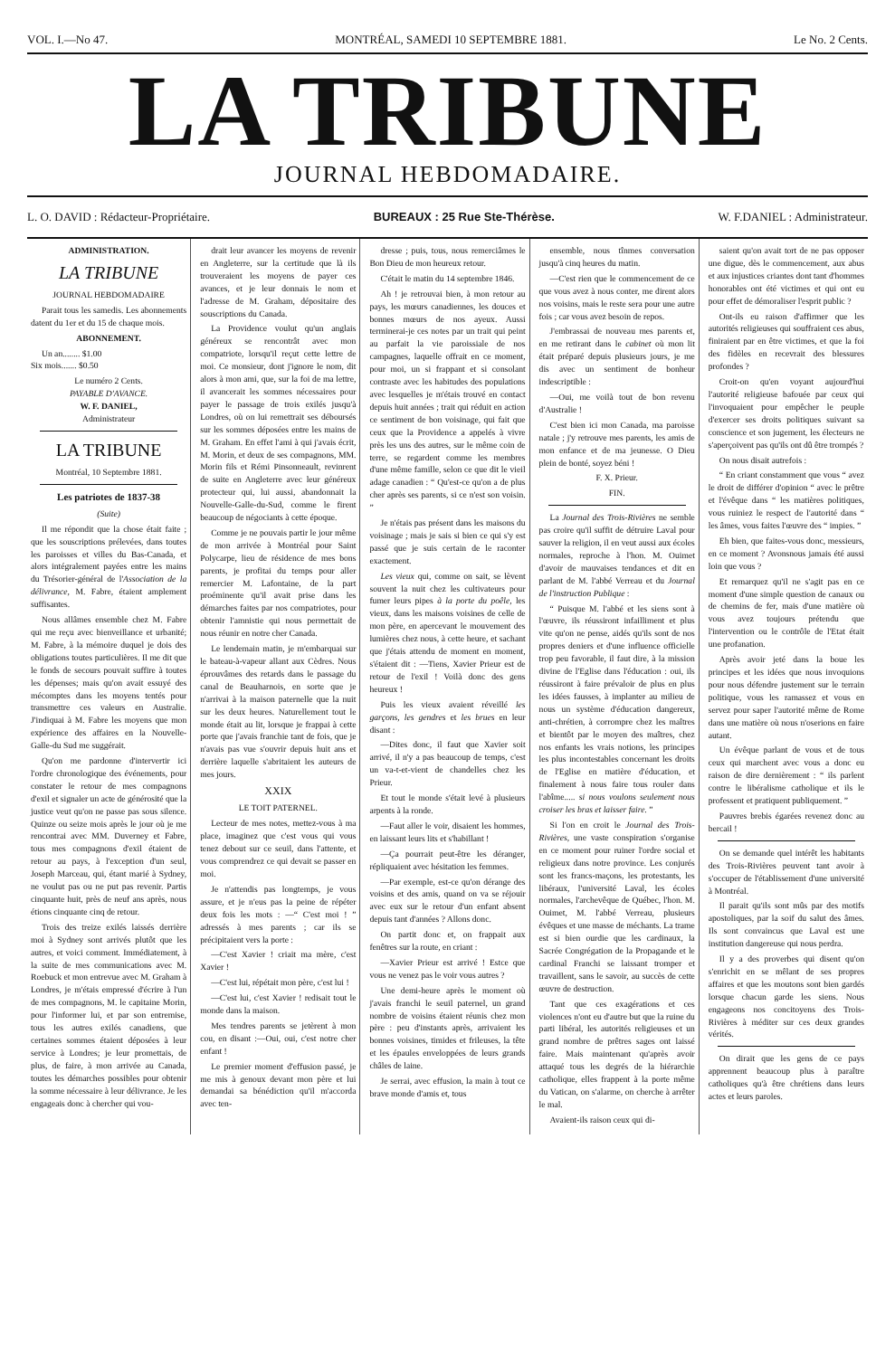VOL. I.—No 47. MONTRÉAL, SAMEDI 10 SEPTEMBRE 1881. Le No. 2 Cents.
LA TRIBUNE
JOURNAL HEBDOMADAIRE.
L. O. DAVID : Rédacteur-Propriétaire. BUREAUX : 25 Rue Ste-Thérèse. W. F.DANIEL : Administrateur.
ADMINISTRATION.
LA TRIBUNE
JOURNAL HEBDOMADAIRE
Parait tous les samedis. Les abonnements datent du 1er et du 15 de chaque mois.
ABONNEMENT.
Un an........ $1.00
Six mois....... $0.50
Le numéro 2 Cents.
PAYABLE D'AVANCE.
W. F. DANIEL,
Administrateur
LA TRIBUNE
Montréal, 10 Septembre 1881.
Les patriotes de 1837-38
(Suite)
Il me répondit que la chose était faite ; que les souscriptions prélevées, dans toutes les paroisses et villes du Bas-Canada, et alors intégralement payées entre les mains du Trésorier-général de l'Association de la délivrance, M. Fabre, étaient amplement suffisantes.
Nous allâmes ensemble chez M. Fabre qui me reçu avec bienveillance et urbanité; M. Fabre, à la mémoire duquel je dois des obligations toutes particulières. Il me dit que le fonds de secours pouvait suffire à toutes les dépenses; mais qu'on avait essuyé des mécomptes dans les moyens tentés pour transmettre ces valeurs en Australie. J'indiquai à M. Fabre les moyens que mon expérience des affaires en la Nouvelle-Galle-du Sud me suggérait.
Qu'on me pardonne d'intervertir ici l'ordre chronologique des événements, pour constater le retour de mes compagnons d'exil et signaler un acte de générosité que la justice veut qu'on ne passe pas sous silence. Quinze ou seize mois après le jour où je me rencontrai avec MM. Duverney et Fabre, tous mes compagnons d'exil étaient de retour au pays, à l'exception d'un seul, Joseph Marceau, qui, étant marié à Sydney, ne voulut pas ou ne put pas revenir. Partis cinquante huit, près de neuf ans après, nous étions cinquante cinq de retour.
Trois des treize exilés laissés derrière moi à Sydney sont arrivés plutôt que les autres, et voici comment. Immédiatement, à la suite de mes communications avec M. Roebuck et mon entrevue avec M. Graham à Londres, je m'étais empressé d'écrire à l'un de mes compagnons, M. le capitaine Morin, pour l'informer lui, et par son entremise, tous les autres exilés canadiens, que certaines sommes étaient déposées à leur service à Londres; je leur promettais, de plus, de faire, à mon arrivée au Canada, toutes les démarches possibles pour obtenir la somme nécessaire à leur délivrance. Je les engageais donc à chercher qui vou-
drait leur avancer les moyens de revenir en Angleterre, sur la certitude que là ils trouveraient les moyens de payer ces avances, et je leur donnais le nom et l'adresse de M. Graham, dépositaire des souscriptions du Canada.
La Providence voulut qu'un anglais généreux se rencontrât avec mon compatriote, lorsqu'il reçut cette lettre de moi. Ce monsieur, dont j'ignore le nom, dit alors à mon ami, que, sur la foi de ma lettre, il avancerait les sommes nécessaires pour payer le passage de trois exilés jusqu'à Londres, où on lui remettrait ses déboursés sur les sommes déposées entre les mains de M. Graham. En effet l'ami à qui j'avais écrit, M. Morin, et deux de ses compagnons, MM. Morin fils et Rémi Pinsonneault, revinrent de suite en Angleterre avec leur généreux protecteur qui, lui aussi, abandonnait la Nouvelle-Galle-du-Sud, comme le firent beaucoup de négociants à cette époque.
Comme je ne pouvais partir le jour même de mon arrivée à Montréal pour Saint Polycarpe, lieu de résidence de mes bons parents, je profitai du temps pour aller remercier M. Lafontaine, de la part proéminente qu'il avait prise dans les démarches faites par nos compatriotes, pour obtenir l'amnistie qui nous permettait de nous réunir en notre cher Canada.
Le lendemain matin, je m'embarquai sur le bateau-à-vapeur allant aux Cèdres. Nous éprouvâmes des retards dans le passage du canal de Beauharnois, en sorte que je n'arrivai à la maison paternelle que la nuit sur les deux heures. Naturellement tout le monde était au lit, lorsque je frappai à cette porte que j'avais franchie tant de fois, que je n'avais pas vue s'ouvrir depuis huit ans et derrière laquelle s'abritaient les auteurs de mes jours.
XXIX
LE TOIT PATERNEL.
Lecteur de mes notes, mettez-vous à ma place, imaginez que c'est vous qui vous tenez debout sur ce seuil, dans l'attente, et vous comprendrez ce qui devait se passer en moi.
Je n'attendis pas longtemps, je vous assure, et je n'eus pas la peine de répéter deux fois les mots : —“ C'est moi ! ” adressés à mes parents ; car ils se précipitaient vers la porte :
—C'est Xavier ! criait ma mère, c'est Xavier !
—C'est lui, répétait mon père, c'est lui !
—C'est lui, c'est Xavier ! redisait tout le monde dans la maison.
Mes tendres parents se jetèrent à mon cou, en disant :—Oui, oui, c'est notre cher enfant !
Le premier moment d'effusion passé, je me mis à genoux devant mon père et lui demandai sa bénédiction qu'il m'accorda avec ten-
dresse ; puis, tous, nous remerciâmes le Bon Dieu de mon heureux retour.
C'était le matin du 14 septembre 1846.
Ah ! je retrouvai bien, à mon retour au pays, les mœurs canadiennes, les douces et bonnes mœurs de nos ayeux. Aussi terminerai-je ces notes par un trait qui peint au parfait la vie paroissiale de nos campagnes, laquelle offrait en ce moment, pour moi, un si frappant et si consolant contraste avec les habitudes des populations avec lesquelles je m'étais trouvé en contact depuis huit années ; trait qui réduit en action ce sentiment de bon voisinage, qui fait que ceux que la Providence a appelés à vivre près les uns des autres, sur le même coin de terre, se regardent comme les membres d'une même famille, selon ce que dit le vieil adage canadien : “ Qu'est-ce qu'on a de plus cher après ses parents, si ce n'est son voisin. ”
Je n'étais pas présent dans les maisons du voisinage ; mais je sais si bien ce qui s'y est passé que je suis certain de le raconter exactement.
Les vieux qui, comme on sait, se lèvent souvent la nuit chez les cultivateurs pour fumer leurs pipes à la porte du poêle, les vieux, dans les maisons voisines de celle de mon père, en apercevant le mouvement des lumières chez nous, à cette heure, et sachant que j'étais attendu de moment en moment, s'étaient dit : —Tiens, Xavier Prieur est de retour de l'exil ! Voilà donc des gens heureux !
Puis les vieux avaient réveillé les garçons, les gendres et les brues en leur disant :
—Dites donc, il faut que Xavier soit arrivé, il n'y a pas beaucoup de temps, c'est un va-t-et-vient de chandelles chez les Prieur.
Et tout le monde s'était levé à plusieurs arpents à la ronde.
—Faut aller le voir, disaient les hommes, en laissant leurs lits et s'habillant !
—Ça pourrait peut-être les déranger, répliquaient avec hésitation les femmes.
—Par exemple, est-ce qu'on dérange des voisins et des amis, quand on va se réjouir avec eux sur le retour d'un enfant absent depuis tant d'années ? Allons donc.
On partit donc et, on frappait aux fenêtres sur la route, en criant :
—Xavier Prieur est arrivé ! Estce que vous ne venez pas le voir vous autres ?
Une demi-heure après le moment où j'avais franchi le seuil paternel, un grand nombre de voisins étaient réunis chez mon père : peu d'instants après, arrivaient les bonnes voisines, timides et frileuses, la tête et les épaules enveloppées de leurs grands châles de laine.
Je serrai, avec effusion, la main à tout ce brave monde d'amis et, tous
ensemble, nous tînmes conversation jusqu'à cinq heures du matin.
—C'est rien que le commencement de ce que vous avez à nous conter, me dirent alors nos voisins, mais le reste sera pour une autre fois ; car vous avez besoin de repos.
J'embrassai de nouveau mes parents et, en me retirant dans le cabinet où mon lit était préparé depuis plusieurs jours, je me dis avec un sentiment de bonheur indescriptible :
—Oui, me voilà tout de bon revenu d'Australie !
C'est bien ici mon Canada, ma paroisse natale ; j'y retrouve mes parents, les amis de mon enfance et de ma jeunesse. O Dieu plein de bonté, soyez béni !
F. X. Prieur.
FIN.
La Journal des Trois-Rivières ne semble pas croire qu'il suffit de détruire Laval pour sauver la religion, il en veut aussi aux écoles normales, reproche à l'hon. M. Ouimet d'avoir de mauvaises tendances et dit en parlant de M. l'abbé Verreau et du Journal de l'instruction Publique :
“ Puisque M. l'abbé et les siens sont à l'œuvre, ils réussiront infailliment et plus vite qu'on ne pense, aidés qu'ils sont de nos propres deniers et d'une influence officielle trop peu favorable, il faut dire, à la mission divine de l'Eglise dans l'éducation : oui, ils réussiront à faire prévaloir de plus en plus les idées fausses, à implanter au milieu de nous un système d'éducation dangereux, anti-chrétien, à corrompre chez les maîtres et bientôt par le moyen des maîtres, chez nos enfants les vrais notions, les principes les plus incontestables concernant les droits de l'Eglise en matière d'éducation, et finalement à nous faire tous rouler dans l'abîme..... si nous voulons seulement nous croiser les bras et laisser faire. ”
Si l'on en croit le Journal des Trois-Rivières, une vaste conspiration s'organise en ce moment pour ruiner l'ordre social et religieux dans notre province. Les conjurés sont les francs-maçons, les protestants, les libéraux, l'université Laval, les écoles normales, l'archevêque de Québec, l'hon. M. Ouimet, M. l'abbé Verreau, plusieurs évêques et une masse de méchants. La trame est si bien ourdie que les cardinaux, la Sacrée Congrégation de la Propagande et le cardinal Franchi se laissant tromper et travaillent, sans le savoir, au succès de cette œuvre de destruction.
Tant que ces exagérations et ces violences n'ont eu d'autre but que la ruine du parti libéral, les autorités religieuses et un grand nombre de prêtres sages ont laissé faire. Mais maintenant qu'après avoir attaqué tous les degrés de la hiérarchie catholique, elles frappent à la porte même du Vatican, on s'alarme, on cherche à arrêter le mal.
Avaient-ils raison ceux qui di-
saient qu'on avait tort de ne pas opposer une digue, dès le commencement, aux abus et aux injustices criantes dont tant d'hommes honorables ont été victimes et qui ont eu pour effet de démoraliser l'esprit public ?
Ont-ils eu raison d'affirmer que les autorités religieuses qui souffraient ces abus, finiraient par en être victimes, et que la foi des fidèles en recevrait des blessures profondes ?
Croit-on qu'en voyant aujourd'hui l'autorité religieuse bafouée par ceux qui l'invoquaient pour empêcher le peuple d'exercer ses droits politiques suivant sa conscience et son jugement, les électeurs ne s'aperçoivent pas qu'ils ont dû être trompés ?
On nous disait autrefois :
“ En criant constamment que vous “ avez le droit de différer d'opinion “ avec le prêtre et l'évêque dans “ les matières politiques, vous ruiniez le respect de l'autorité dans “ les âmes, vous faites l'œuvre des “ impies. ”
Eh bien, que faites-vous donc, messieurs, en ce moment ? Avonsnous jamais été aussi loin que vous ?
Et remarquez qu'il ne s'agit pas en ce moment d'une simple question de canaux ou de chemins de fer, mais d'une matière où vous avez toujours prétendu que l'intervention ou le contrôle de l'Etat était une profanation.
Après avoir jeté dans la boue les principes et les idées que nous invoquions pour nous défendre justement sur le terrain politique, vous les ramassez et vous en servez pour saper l'autorité même de Rome dans une matière où nous n'oserions en faire autant.
Un évêque parlant de vous et de tous ceux qui marchent avec vous a donc eu raison de dire dernièrement : “ ils parlent contre le libéralisme catholique et ils le professent et pratiquent publiquement. ”
Pauvres brebis égarées revenez donc au bercail !
On se demande quel intérêt les habitants des Trois-Rivières peuvent tant avoir à s'occuper de l'établissement d'une université à Montréal.
Il parait qu'ils sont mûs par des motifs apostoliques, par la soif du salut des âmes. Ils sont convaincus que Laval est une institution dangereuse qui nous perdra.
Il y a des proverbes qui disent qu'on s'enrichit en se mêlant de ses propres affaires et que les moutons sont bien gardés lorsque chacun garde les siens. Nous engageons nos concitoyens des Trois-Rivières à méditer sur ces deux grandes vérités.
On dirait que les gens de ce pays apprennent beaucoup plus à paraître catholiques qu'à être chrétiens dans leurs actes et leurs paroles.